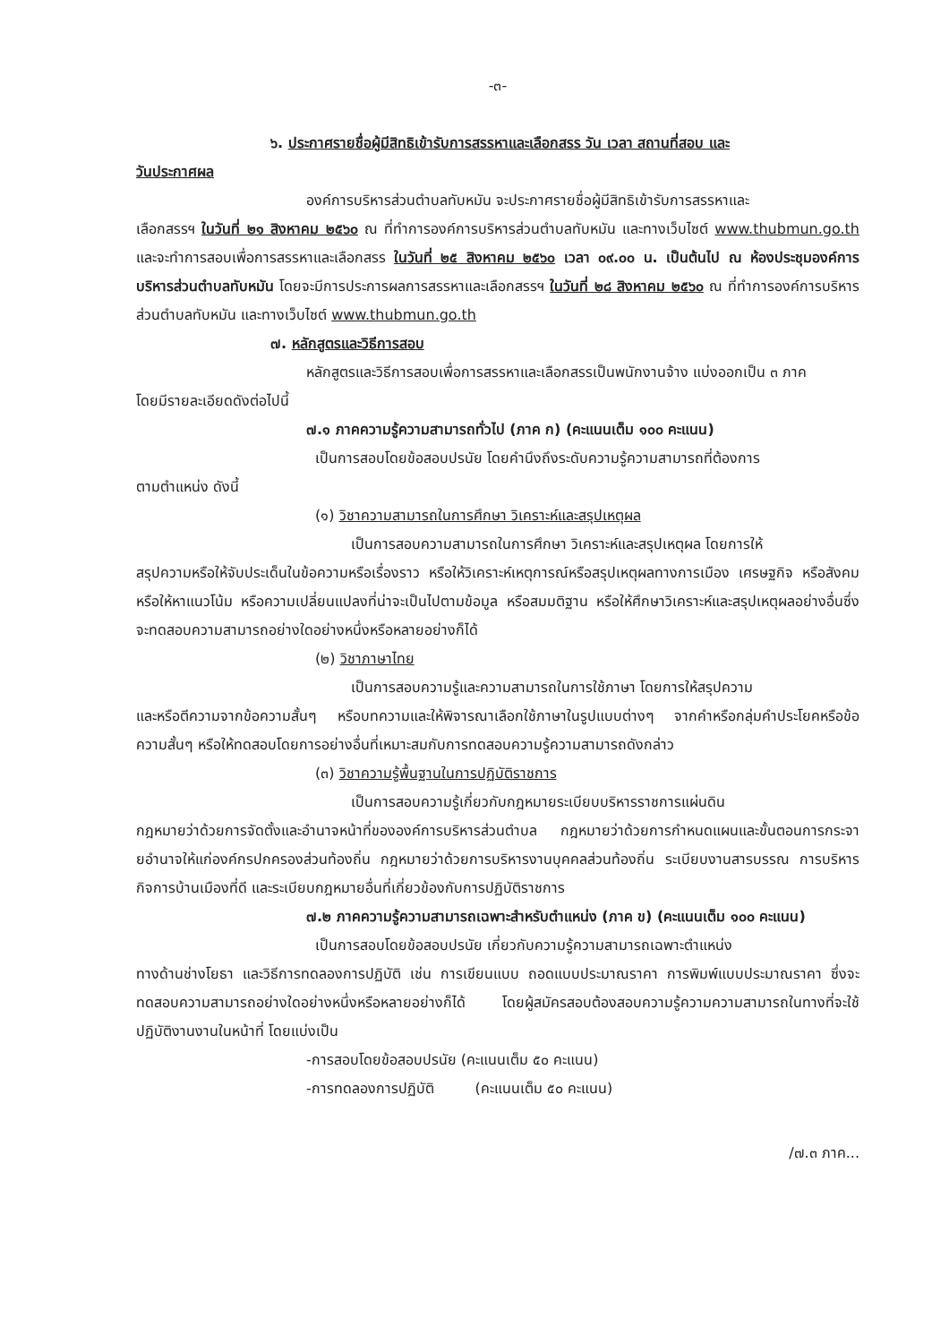-๓-
๖. ประกาศรายชื่อผู้มีสิทธิเข้ารับการสรรหาและเลือกสรร วัน เวลา สถานที่สอบ และ
วันประกาศผล
องค์การบริหารส่วนตำบลทับหมัน จะประกาศรายชื่อผู้มีสิทธิเข้ารับการสรรหาและ
เลือกสรรฯ ในวันที่ ๒๑ สิงหาคม ๒๕๖๐ ณ ที่ทำการองค์การบริหารส่วนตำบลทับหมัน และทางเว็บไซต์ www.thubmun.go.th และจะทำการสอบเพื่อการสรรหาและเลือกสรร ในวันที่ ๒๕ สิงหาคม ๒๕๖๐ เวลา ๐๙.๐๐ น. เป็นต้นไป ณ ห้องประชุมองค์การบริหารส่วนตำบลทับหมัน โดยจะมีการประการผลการสรรหาและเลือกสรรฯ ในวันที่ ๒๘ สิงหาคม ๒๕๖๐ ณ ที่ทำการองค์การบริหารส่วนตำบลทับหมัน และทางเว็บไซต์ www.thubmun.go.th
๗. หลักสูตรและวิธีการสอบ
หลักสูตรและวิธีการสอบเพื่อการสรรหาและเลือกสรรเป็นพนักงานจ้าง แบ่งออกเป็น ๓ ภาค
โดยมีรายละเอียดดังต่อไปนี้
๗.๑ ภาคความรู้ความสามารถทั่วไป (ภาค ก) (คะแนนเต็ม ๑๐๐ คะแนน)
เป็นการสอบโดยข้อสอบปรนัย โดยคำนึงถึงระดับความรู้ความสามารถที่ต้องการ
ตามตำแหน่ง ดังนี้
(๑) วิชาความสามารถในการศึกษา วิเคราะห์และสรุปเหตุผล
เป็นการสอบความสามารถในการศึกษา วิเคราะห์และสรุปเหตุผล โดยการให้
สรุปความหรือให้จับประเด็นในข้อความหรือเรื่องราว หรือให้วิเคราะห์เหตุการณ์หรือสรุปเหตุผลทางการเมือง เศรษฐกิจ หรือสังคม หรือให้หาแนวโน้ม หรือความเปลี่ยนแปลงที่น่าจะเป็นไปตามข้อมูล หรือสมมติฐาน หรือให้ศึกษาวิเคราะห์และสรุปเหตุผลอย่างอื่นซึ่งจะทดสอบความสามารถอย่างใดอย่างหนึ่งหรือหลายอย่างก็ได้
(๒) วิชาภาษาไทย
เป็นการสอบความรู้และความสามารถในการใช้ภาษา โดยการให้สรุปความ
และหรือตีความจากข้อความสั้นๆ หรือบทความและให้พิจารณาเลือกใช้ภาษาในรูปแบบต่างๆ จากคำหรือกลุ่มคำประโยคหรือข้อความสั้นๆ หรือให้ทดสอบโดยการอย่างอื่นที่เหมาะสมกับการทดสอบความรู้ความสามารถดังกล่าว
(๓) วิชาความรู้พื้นฐานในการปฏิบัติราชการ
เป็นการสอบความรู้เกี่ยวกับกฎหมายระเบียบบริหารราชการแผ่นดิน
กฎหมายว่าด้วยการจัดตั้งและอำนาจหน้าที่ขององค์การบริหารส่วนตำบล กฎหมายว่าด้วยการกำหนดแผนและขั้นตอนการกระจายอำนาจให้แก่องค์กรปกครองส่วนท้องถิ่น กฎหมายว่าด้วยการบริหารงานบุคคลส่วนท้องถิ่น ระเบียบงานสารบรรณ การบริหารกิจการบ้านเมืองที่ดี และระเบียบกฎหมายอื่นที่เกี่ยวข้องกับการปฏิบัติราชการ
๗.๒ ภาคความรู้ความสามารถเฉพาะสำหรับตำแหน่ง (ภาค ข) (คะแนนเต็ม ๑๐๐ คะแนน)
เป็นการสอบโดยข้อสอบปรนัย เกี่ยวกับความรู้ความสามารถเฉพาะตำแหน่ง
ทางด้านช่างโยธา และวิธีการทดลองการปฏิบัติ เช่น การเขียนแบบ ถอดแบบประมาณราคา การพิมพ์แบบประมาณราคา ซึ่งจะทดสอบความสามารถอย่างใดอย่างหนึ่งหรือหลายอย่างก็ได้ โดยผู้สมัครสอบต้องสอบความรู้ความความสามารถในทางที่จะใช้ปฏิบัติงานงานในหน้าที่ โดยแบ่งเป็น
-การสอบโดยข้อสอบปรนัย (คะแนนเต็ม ๕๐ คะแนน)
-การทดลองการปฏิบัติ (คะแนนเต็ม ๕๐ คะแนน)
/๗.๓ ภาค...